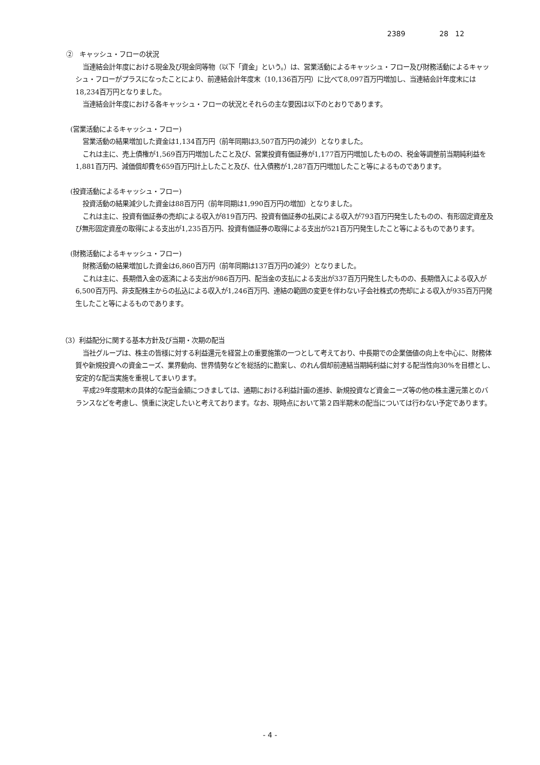2389 28 12
②　キャッシュ・フローの状況
当連結会計年度における現金及び現金同等物（以下「資金」という。）は、営業活動によるキャッシュ・フロー及び財務活動によるキャッシュ・フローがプラスになったことにより、前連結会計年度末（10,136百万円）に比べて8,097百万円増加し、当連結会計年度末には18,234百万円となりました。
当連結会計年度における各キャッシュ・フローの状況とそれらの主な要因は以下のとおりであります。
(営業活動によるキャッシュ・フロー)
営業活動の結果増加した資金は1,134百万円（前年同期は3,507百万円の減少）となりました。
これは主に、売上債権が1,569百万円増加したこと及び、営業投資有価証券が1,177百万円増加したものの、税金等調整前当期純利益を1,881百万円、減価償却費を659百万円計上したこと及び、仕入債務が1,287百万円増加したこと等によるものであります。
(投資活動によるキャッシュ・フロー)
投資活動の結果減少した資金は88百万円（前年同期は1,990百万円の増加）となりました。
これは主に、投資有価証券の売却による収入が819百万円、投資有価証券の払戻による収入が793百万円発生したものの、有形固定資産及び無形固定資産の取得による支出が1,235百万円、投資有価証券の取得による支出が521百万円発生したこと等によるものであります。
(財務活動によるキャッシュ・フロー)
財務活動の結果増加した資金は6,860百万円（前年同期は137百万円の減少）となりました。
これは主に、長期借入金の返済による支出が986百万円、配当金の支払による支出が337百万円発生したものの、長期借入による収入が6,500百万円、非支配株主からの払込による収入が1,246百万円、連結の範囲の変更を伴わない子会社株式の売却による収入が935百万円発生したこと等によるものであります。
（3）利益配分に関する基本方針及び当期・次期の配当
当社グループは、株主の皆様に対する利益還元を経営上の重要施策の一つとして考えており、中長期での企業価値の向上を中心に、財務体質や新規投資への資金ニーズ、業界動向、世界情勢などを総括的に勘案し、のれん償却前連結当期純利益に対する配当性向30%を目標とし、安定的な配当実施を重視してまいります。
平成29年度期末の具体的な配当金額につきましては、通期における利益計画の進捗、新規投資など資金ニーズ等の他の株主還元策とのバランスなどを考慮し、慎重に決定したいと考えております。なお、現時点において第２四半期末の配当については行わない予定であります。
- 4 -